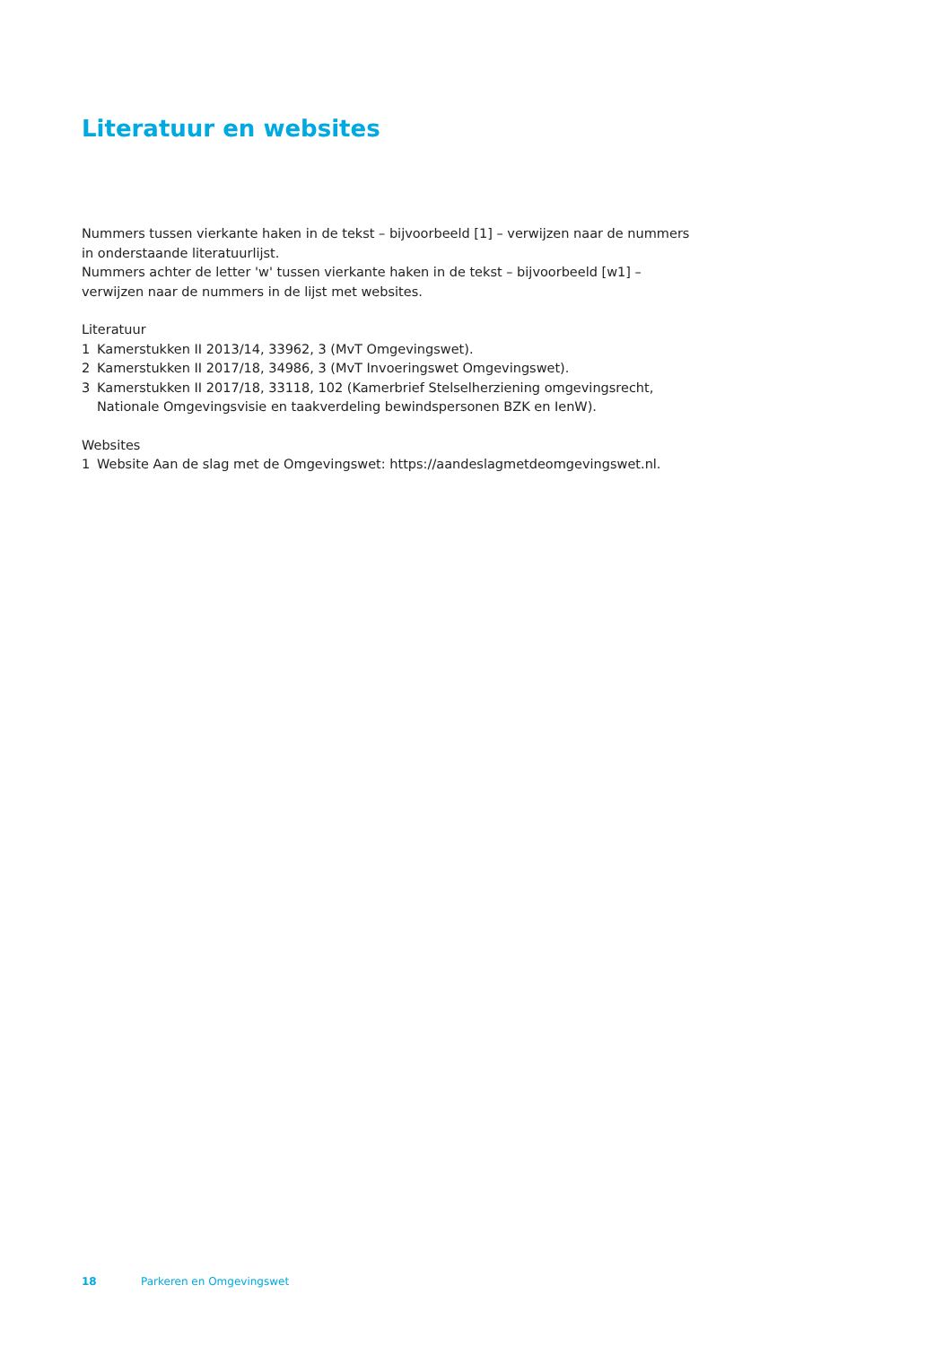Literatuur en websites
Nummers tussen vierkante haken in de tekst – bijvoorbeeld [1] – verwijzen naar de nummers in onderstaande literatuurlijst.
Nummers achter de letter 'w' tussen vierkante haken in de tekst – bijvoorbeeld [w1] – verwijzen naar de nummers in de lijst met websites.
Literatuur
1 Kamerstukken II 2013/14, 33962, 3 (MvT Omgevingswet).
2 Kamerstukken II 2017/18, 34986, 3 (MvT Invoeringswet Omgevingswet).
3 Kamerstukken II 2017/18, 33118, 102 (Kamerbrief Stelselherziening omgevingsrecht, Nationale Omgevingsvisie en taakverdeling bewindspersonen BZK en IenW).
Websites
1 Website Aan de slag met de Omgevingswet: https://aandeslagmetdeomgevingswet.nl.
18 Parkeren en Omgevingswet